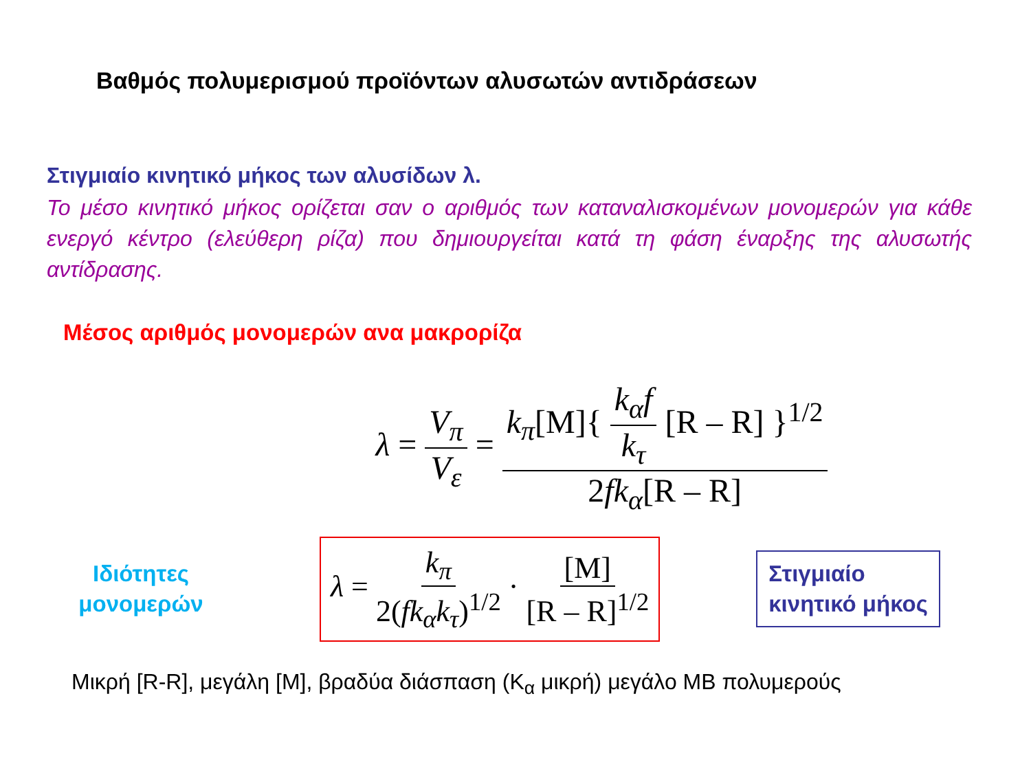Βαθμός πολυμερισμού προϊόντων αλυσωτών αντιδράσεων
Στιγμιαίο κινητικό μήκος των αλυσίδων λ.
Το μέσο κινητικό μήκος ορίζεται σαν ο αριθμός των καταναλισκομένων μονομερών για κάθε ενεργό κέντρο (ελεύθερη ρίζα) που δημιουργείται κατά τη φάση έναρξης της αλυσωτής αντίδρασης.
Μέσος αριθμός μονομερών ανα μακρορίζα
λ = V<sub>π</sub> V<sub>ε</sub> = k<sub>π</sub>[M]{ k<sub>α</sub>f k<sub>τ</sub> [R – R] }<sup>1/2</sup> 2fk<sub>α</sub>[R – R]
Ιδιότητες μονομερών
λ = k<sub>π</sub> 2(fk<sub>α</sub>k<sub>τ</sub>)<sup>1/2</sup> · [M] [R – R]<sup>1/2</sup>
Στιγμιαίο
κινητικό μήκος
Μικρή [R-R], μεγάλη [M], βραδύα διάσπαση (K<sub>α</sub> μικρή) μεγάλο MB πολυμερούς